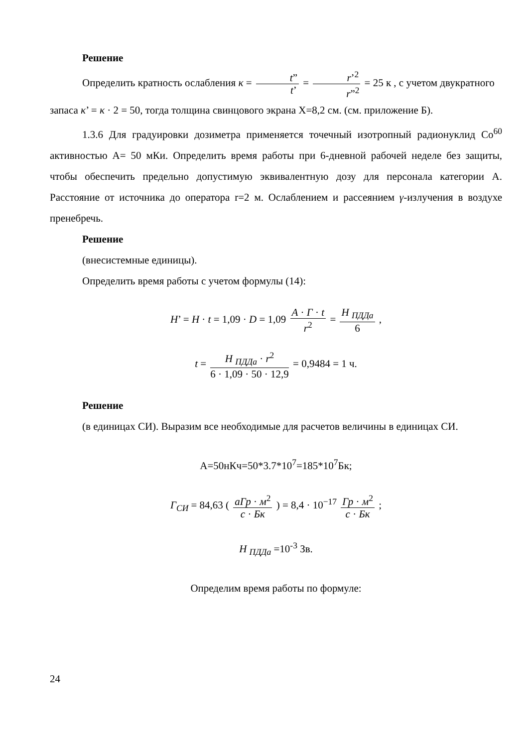Решение
Определить кратность ослабления κ = t” t’ = r’<sup>2</sup> r”<sup>2</sup> = 25 к , с учетом двукратного
запаса κ’ = κ · 2 = 50, тогда толщина свинцового экрана Х=8,2 см. (см. приложение Б).
1.3.6 Для градуировки дозиметра применяется точечный изотропный радионуклид Co<sup>60</sup> активностью А= 50 мКи. Определить время работы при 6-дневной рабочей неделе без защиты, чтобы обеспечить предельно допустимую эквивалентную дозу для персонала категории А. Расстояние от источника до оператора r=2 м. Ослаблением и рассеянием γ-излучения в воздухе пренебречь.
Решение
(внесистемные единицы).
Определить время работы с учетом формулы (14):
H’ = H · t = 1,09 · D = 1,09 A · Г · t r<sup>2</sup> = H <sub>ПДДа</sub> 6 ,
t = H <sub>ПДДа</sub> · r<sup>2</sup> 6 · 1,09 · 50 · 12,9 = 0,9484 = 1 ч.
Решение
(в единицах СИ). Выразим все необходимые для расчетов величины в единицах СИ.
А=50нКч=50*3.7*10<sup>7</sup>=185*10<sup>7</sup>Бк;
Г<sub>СИ</sub> = 84,63 ( аГр · м<sup>2</sup> с · Бк ) = 8,4 · 10<sup>−17</sup> Гр · м<sup>2</sup> с · Бк ;
H <sub>ПДДа</sub> =10<sup>-3</sup> Зв.
Определим время работы по формуле:
24